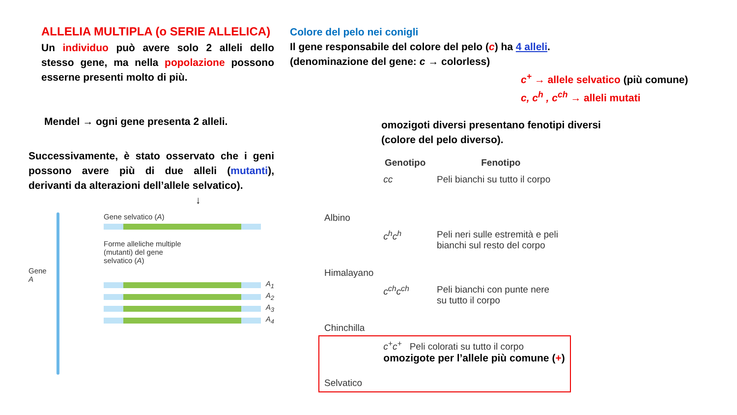ALLELIA MULTIPLA (o SERIE ALLELICA)
Un individuo può avere solo 2 alleli dello stesso gene, ma nella popolazione possono esserne presenti molto di più.
Mendel → ogni gene presenta 2 alleli.
Successivamente, è stato osservato che i geni possono avere più di due alleli (mutanti), derivanti da alterazioni dell’allele selvatico).
↓
Gene A
Gene selvatico (A)
Forme alleliche multiple
(mutanti) del gene
selvatico (A)
A<sub>1</sub>
A<sub>2</sub>
A<sub>3</sub>
A<sub>4</sub>
Colore del pelo nei conigli
Il gene responsabile del colore del pelo (c) ha 4 alleli.
(denominazione del gene: c → colorless)
c<sup>+</sup> → allele selvatico (più comune)
c, c<sup>h</sup> , c<sup>ch</sup> → alleli mutati
omozigoti diversi presentano fenotipi diversi
(colore del pelo diverso).
| | Genotipo | Fenotipo |
| --- | --- | --- |
| Albino | cc | Peli bianchi su tutto il corpo |
| Himalayano | c<sup>h</sup>c<sup>h</sup> | Peli neri sulle estremità e peli bianchi sul resto del corpo |
| Chinchilla | c<sup>ch</sup>c<sup>ch</sup> | Peli bianchi con punte nere su tutto il corpo |
| Selvatico | c<sup>+</sup>c<sup>+</sup> Peli colorati su tutto il corpo omozigote per l’allele più comune ( + ) | |